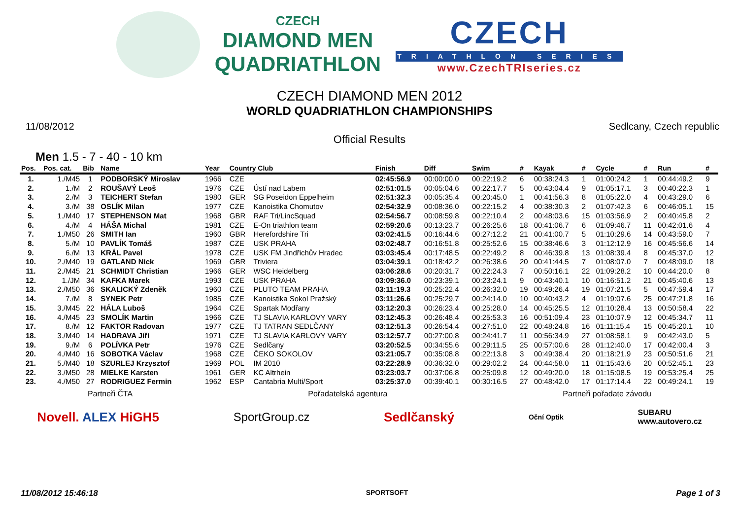CZECH
DIAMOND MEN
QUADRIATHLON
CZECH
TRIATHLON SERIES
www.CzechTRIseries.cz
CZECH DIAMOND MEN 2012
WORLD QUADRIATHLON CHAMPIONSHIPS
11/08/2012 Sedlcany, Czech republic
Official Results
Men 1.5 - 7 - 40 - 10 km
| Pos. | Pos. cat. | Bib | Name | Year | Country Club | | Finish | Diff | Swim | # | Kayak | # | Cycle | # | Run | # |
| --- | --- | --- | --- | --- | --- | --- | --- | --- | --- | --- | --- | --- | --- | --- | --- | --- |
| 1. | 1./M45 | 1 | PODBORSKÝ Miroslav | 1966 | CZE | | 02:45:56.9 | 00:00:00.0 | 00:22:19.2 | 6 | 00:38:24.3 | 1 | 01:00:24.2 | 1 | 00:44:49.2 | 9 |
| 2. | 1./M | 2 | ROUŠAVÝ Leoš | 1976 | CZE | Ústí nad Labem | 02:51:01.5 | 00:05:04.6 | 00:22:17.7 | 5 | 00:43:04.4 | 9 | 01:05:17.1 | 3 | 00:40:22.3 | 1 |
| 3. | 2./M | 3 | TEICHERT Stefan | 1980 | GER | SG Poseidon Eppelheim | 02:51:32.3 | 00:05:35.4 | 00:20:45.0 | 1 | 00:41:56.3 | 8 | 01:05:22.0 | 4 | 00:43:29.0 | 6 |
| 4. | 3./M | 38 | OSLÍK Milan | 1977 | CZE | Kanoistika Chomutov | 02:54:32.9 | 00:08:36.0 | 00:22:15.2 | 4 | 00:38:30.3 | 2 | 01:07:42.3 | 6 | 00:46:05.1 | 15 |
| 5. | 1./M40 | 17 | STEPHENSON Mat | 1968 | GBR | RAF Tri/LincSquad | 02:54:56.7 | 00:08:59.8 | 00:22:10.4 | 2 | 00:48:03.6 | 15 | 01:03:56.9 | 2 | 00:40:45.8 | 2 |
| 6. | 4./M | 4 | HÁŠA Michal | 1981 | CZE | E-On triathlon team | 02:59:20.6 | 00:13:23.7 | 00:26:25.6 | 18 | 00:41:06.7 | 6 | 01:09:46.7 | 11 | 00:42:01.6 | 4 |
| 7. | 1./M50 | 26 | SMITH Ian | 1960 | GBR | Herefordshire Tri | 03:02:41.5 | 00:16:44.6 | 00:27:12.2 | 21 | 00:41:00.7 | 5 | 01:10:29.6 | 14 | 00:43:59.0 | 7 |
| 8. | 5./M | 10 | PAVLÍK Tomáš | 1987 | CZE | USK PRAHA | 03:02:48.7 | 00:16:51.8 | 00:25:52.6 | 15 | 00:38:46.6 | 3 | 01:12:12.9 | 16 | 00:45:56.6 | 14 |
| 9. | 6./M | 13 | KRÁL Pavel | 1978 | CZE | USK FM Jindřichův Hradec | 03:03:45.4 | 00:17:48.5 | 00:22:49.2 | 8 | 00:46:39.8 | 13 | 01:08:39.4 | 8 | 00:45:37.0 | 12 |
| 10. | 2./M40 | 19 | GATLAND Nick | 1969 | GBR | Triviera | 03:04:39.1 | 00:18:42.2 | 00:26:38.6 | 20 | 00:41:44.5 | 7 | 01:08:07.0 | 7 | 00:48:09.0 | 18 |
| 11. | 2./M45 | 21 | SCHMIDT Christian | 1966 | GER | WSC Heidelberg | 03:06:28.6 | 00:20:31.7 | 00:22:24.3 | 7 | 00:50:16.1 | 22 | 01:09:28.2 | 10 | 00:44:20.0 | 8 |
| 12. | 1./JM | 34 | KAFKA Marek | 1993 | CZE | USK PRAHA | 03:09:36.0 | 00:23:39.1 | 00:23:24.1 | 9 | 00:43:40.1 | 10 | 01:16:51.2 | 21 | 00:45:40.6 | 13 |
| 13. | 2./M50 | 36 | SKALICKÝ Zdeněk | 1960 | CZE | PLUTO TEAM PRAHA | 03:11:19.3 | 00:25:22.4 | 00:26:32.0 | 19 | 00:49:26.4 | 19 | 01:07:21.5 | 5 | 00:47:59.4 | 17 |
| 14. | 7./M | 8 | SYNEK Petr | 1985 | CZE | Kanoistika Sokol Pražský | 03:11:26.6 | 00:25:29.7 | 00:24:14.0 | 10 | 00:40:43.2 | 4 | 01:19:07.6 | 25 | 00:47:21.8 | 16 |
| 15. | 3./M45 | 22 | HÁLA Luboš | 1964 | CZE | Spartak Modřany | 03:12:20.3 | 00:26:23.4 | 00:25:28.0 | 14 | 00:45:25.5 | 12 | 01:10:28.4 | 13 | 00:50:58.4 | 22 |
| 16. | 4./M45 | 23 | SMOLÍK Martin | 1966 | CZE | TJ SLAVIA KARLOVY VARY | 03:12:45.3 | 00:26:48.4 | 00:25:53.3 | 16 | 00:51:09.4 | 23 | 01:10:07.9 | 12 | 00:45:34.7 | 11 |
| 17. | 8./M | 12 | FAKTOR Radovan | 1977 | CZE | TJ TATRAN SEDLČANY | 03:12:51.3 | 00:26:54.4 | 00:27:51.0 | 22 | 00:48:24.8 | 16 | 01:11:15.4 | 15 | 00:45:20.1 | 10 |
| 18. | 3./M40 | 14 | HADRAVA Jiří | 1971 | CZE | TJ SLAVIA KARLOVY VARY | 03:12:57.7 | 00:27:00.8 | 00:24:41.7 | 11 | 00:56:34.9 | 27 | 01:08:58.1 | 9 | 00:42:43.0 | 5 |
| 19. | 9./M | 6 | POLÍVKA Petr | 1976 | CZE | Sedlčany | 03:20:52.5 | 00:34:55.6 | 00:29:11.5 | 25 | 00:57:00.6 | 28 | 01:12:40.0 | 17 | 00:42:00.4 | 3 |
| 20. | 4./M40 | 16 | SOBOTKA Václav | 1968 | CZE | ČEKO SOKOLOV | 03:21:05.7 | 00:35:08.8 | 00:22:13.8 | 3 | 00:49:38.4 | 20 | 01:18:21.9 | 23 | 00:50:51.6 | 21 |
| 21. | 5./M40 | 18 | SZURLEJ Krzysztof | 1969 | POL | IM 2010 | 03:22:28.9 | 00:36:32.0 | 00:29:02.2 | 24 | 00:44:58.0 | 11 | 01:15:43.6 | 20 | 00:52:45.1 | 23 |
| 22. | 3./M50 | 28 | MIELKE Karsten | 1961 | GER | KC Altrhein | 03:23:03.7 | 00:37:06.8 | 00:25:09.8 | 12 | 00:49:20.0 | 18 | 01:15:08.5 | 19 | 00:53:25.4 | 25 |
| 23. | 4./M50 | 27 | RODRIGUEZ Fermin | 1962 | ESP | Cantabria Multi/Sport | 03:25:37.0 | 00:39:40.1 | 00:30:16.5 | 27 | 00:48:42.0 | 17 | 01:17:14.4 | 22 | 00:49:24.1 | 19 |
Partneři ČTA Pořadatelská agentura Partneři pořadate závodu
Novell. ALEX HiGH5 SportGroup.cz Sedlčanský Oční Optik SUBARU
www.autovero.cz
11/08/2012 15:46:18 SPORTSOFT Page 1 of 3